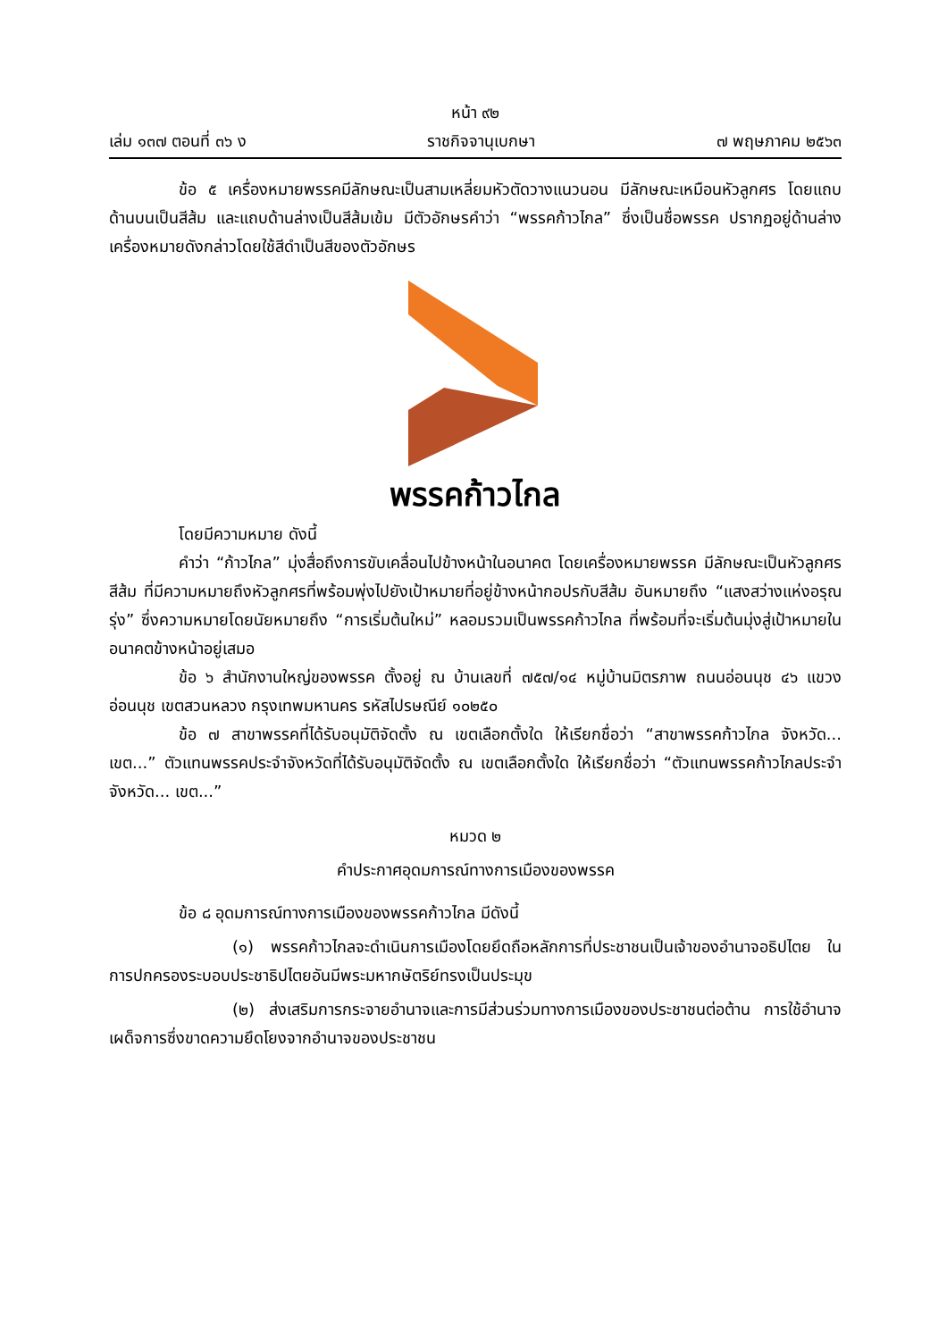หน้า ๙๒
เล่ม ๑๓๗ ตอนที่ ๓๖ ง ราชกิจจานุเบกษา ๗ พฤษภาคม ๒๕๖๓
ข้อ ๕ เครื่องหมายพรรคมีลักษณะเป็นสามเหลี่ยมหัวตัดวางแนวนอน มีลักษณะเหมือนหัวลูกศร โดยแถบด้านบนเป็นสีส้ม และแถบด้านล่างเป็นสีส้มเข้ม มีตัวอักษรคำว่า “พรรคก้าวไกล” ซึ่งเป็นชื่อพรรค ปรากฏอยู่ด้านล่างเครื่องหมายดังกล่าวโดยใช้สีดำเป็นสีของตัวอักษร
พรรคก้าวไกล
โดยมีความหมาย ดังนี้
คำว่า “ก้าวไกล” มุ่งสื่อถึงการขับเคลื่อนไปข้างหน้าในอนาคต โดยเครื่องหมายพรรค มีลักษณะเป็นหัวลูกศรสีส้ม ที่มีความหมายถึงหัวลูกศรที่พร้อมพุ่งไปยังเป้าหมายที่อยู่ข้างหน้ากอปรกับสีส้ม อันหมายถึง “แสงสว่างแห่งอรุณรุ่ง” ซึ่งความหมายโดยนัยหมายถึง “การเริ่มต้นใหม่” หลอมรวมเป็นพรรคก้าวไกล ที่พร้อมที่จะเริ่มต้นมุ่งสู่เป้าหมายในอนาคตข้างหน้าอยู่เสมอ
ข้อ ๖ สำนักงานใหญ่ของพรรค ตั้งอยู่ ณ บ้านเลขที่ ๗๕๗/๑๔ หมู่บ้านมิตรภาพ ถนนอ่อนนุช ๔๖ แขวงอ่อนนุช เขตสวนหลวง กรุงเทพมหานคร รหัสไปรษณีย์ ๑๐๒๕๐
ข้อ ๗ สาขาพรรคที่ได้รับอนุมัติจัดตั้ง ณ เขตเลือกตั้งใด ให้เรียกชื่อว่า “สาขาพรรคก้าวไกล จังหวัด... เขต...” ตัวแทนพรรคประจำจังหวัดที่ได้รับอนุมัติจัดตั้ง ณ เขตเลือกตั้งใด ให้เรียกชื่อว่า “ตัวแทนพรรคก้าวไกลประจำจังหวัด... เขต...”
หมวด ๒
คำประกาศอุดมการณ์ทางการเมืองของพรรค
ข้อ ๘ อุดมการณ์ทางการเมืองของพรรคก้าวไกล มีดังนี้
(๑) พรรคก้าวไกลจะดำเนินการเมืองโดยยึดถือหลักการที่ประชาชนเป็นเจ้าของอำนาจอธิปไตย ในการปกครองระบอบประชาธิปไตยอันมีพระมหากษัตริย์ทรงเป็นประมุข
(๒) ส่งเสริมการกระจายอำนาจและการมีส่วนร่วมทางการเมืองของประชาชนต่อต้าน การใช้อำนาจเผด็จการซึ่งขาดความยึดโยงจากอำนาจของประชาชน